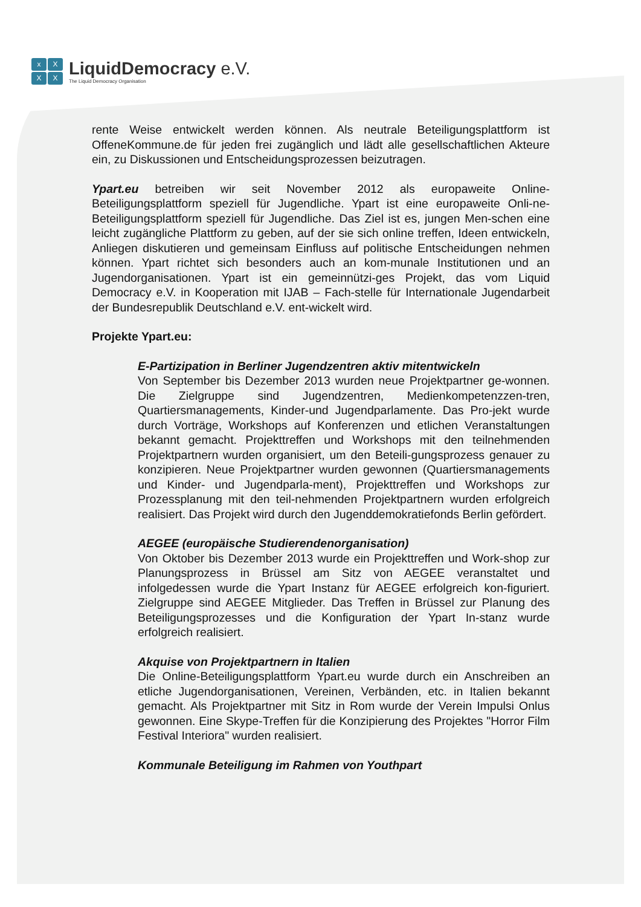x
X
X
X
LiquidDemocracy e.V.
The Liquid Democracy Organisation
rente Weise entwickelt werden können. Als neutrale Beteiligungsplattform ist OffeneKommune.de für jeden frei zugänglich und lädt alle gesellschaftlichen Akteure ein, zu Diskussionen und Entscheidungsprozessen beizutragen.
Ypart.eu betreiben wir seit November 2012 als europaweite Online-Beteiligungsplattform speziell für Jugendliche. Ypart ist eine europaweite Onli-ne-Beteiligungsplattform speziell für Jugendliche. Das Ziel ist es, jungen Men-schen eine leicht zugängliche Plattform zu geben, auf der sie sich online treffen, Ideen entwickeln, Anliegen diskutieren und gemeinsam Einfluss auf politische Entscheidungen nehmen können. Ypart richtet sich besonders auch an kom-munale Institutionen und an Jugendorganisationen. Ypart ist ein gemeinnützi-ges Projekt, das vom Liquid Democracy e.V. in Kooperation mit IJAB – Fach-stelle für Internationale Jugendarbeit der Bundesrepublik Deutschland e.V. ent-wickelt wird.
Projekte Ypart.eu:
E-Partizipation in Berliner Jugendzentren aktiv mitentwickeln
Von September bis Dezember 2013 wurden neue Projektpartner ge-wonnen. Die Zielgruppe sind Jugendzentren, Medienkompetenzzen-tren, Quartiersmanagements, Kinder-und Jugendparlamente. Das Pro-jekt wurde durch Vorträge, Workshops auf Konferenzen und etlichen Veranstaltungen bekannt gemacht. Projekttreffen und Workshops mit den teilnehmenden Projektpartnern wurden organisiert, um den Beteili-gungsprozess genauer zu konzipieren. Neue Projektpartner wurden gewonnen (Quartiersmanagements und Kinder- und Jugendparla-ment), Projekttreffen und Workshops zur Prozessplanung mit den teil-nehmenden Projektpartnern wurden erfolgreich realisiert. Das Projekt wird durch den Jugenddemokratiefonds Berlin gefördert.
AEGEE (europäische Studierendenorganisation)
Von Oktober bis Dezember 2013 wurde ein Projekttreffen und Work-shop zur Planungsprozess in Brüssel am Sitz von AEGEE veranstaltet und infolgedessen wurde die Ypart Instanz für AEGEE erfolgreich kon-figuriert. Zielgruppe sind AEGEE Mitglieder. Das Treffen in Brüssel zur Planung des Beteiligungsprozesses und die Konfiguration der Ypart In-stanz wurde erfolgreich realisiert.
Akquise von Projektpartnern in Italien
Die Online-Beteiligungsplattform Ypart.eu wurde durch ein Anschreiben an etliche Jugendorganisationen, Vereinen, Verbänden, etc. in Italien bekannt gemacht. Als Projektpartner mit Sitz in Rom wurde der Verein Impulsi Onlus gewonnen. Eine Skype-Treffen für die Konzipierung des Projektes "Horror Film Festival Interiora" wurden realisiert.
Kommunale Beteiligung im Rahmen von Youthpart